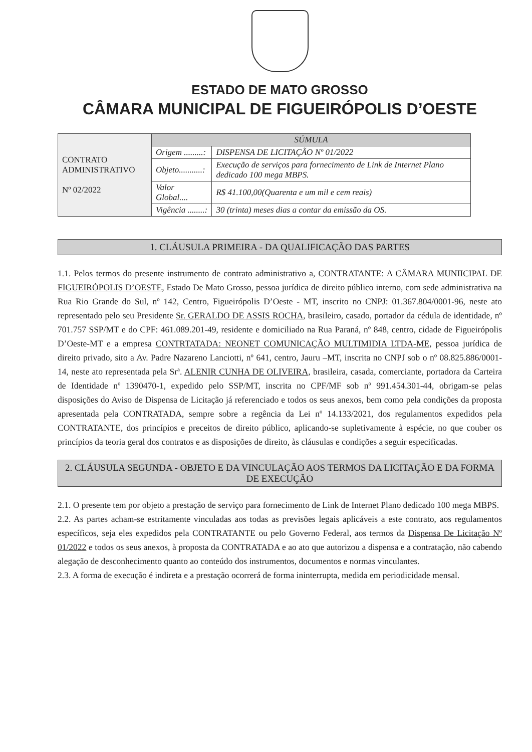ESTADO DE MATO GROSSO
CÂMARA MUNICIPAL DE FIGUEIRÓPOLIS D’OESTE
| CONTRATO ADMINISTRATIVO Nº 02/2022 | SÚMULA | |
| | Origem .........: | DISPENSA DE LICITAÇÃO Nº 01/2022 |
| | Objeto...........: | Execução de serviços para fornecimento de Link de Internet Plano dedicado 100 mega MBPS. |
| | Valor Global.... | R$ 41.100,00(Quarenta e um mil e cem reais) |
| | Vigência ........: | 30 (trinta) meses dias a contar da emissão da OS. |
1. CLÁUSULA PRIMEIRA - DA QUALIFICAÇÃO DAS PARTES
1.1. Pelos termos do presente instrumento de contrato administrativo a, CONTRATANTE: A CÂMARA MUNIICIPAL DE FIGUEIRÓPOLIS D’OESTE, Estado De Mato Grosso, pessoa jurídica de direito público interno, com sede administrativa na Rua Rio Grande do Sul, nº 142, Centro, Figueirópolis D’Oeste - MT, inscrito no CNPJ: 01.367.804/0001-96, neste ato representado pelo seu Presidente Sr. GERALDO DE ASSIS ROCHA, brasileiro, casado, portador da cédula de identidade, nº 701.757 SSP/MT e do CPF: 461.089.201-49, residente e domiciliado na Rua Paraná, nº 848, centro, cidade de Figueirópolis D’Oeste-MT e a empresa CONTRTATADA: NEONET COMUNICAÇÃO MULTIMIDIA LTDA-ME, pessoa jurídica de direito privado, sito a Av. Padre Nazareno Lanciotti, nº 641, centro, Jauru –MT, inscrita no CNPJ sob o nº 08.825.886/0001-14, neste ato representada pela Srª. ALENIR CUNHA DE OLIVEIRA, brasileira, casada, comerciante, portadora da Carteira de Identidade nº 1390470-1, expedido pelo SSP/MT, inscrita no CPF/MF sob nº 991.454.301-44, obrigam-se pelas disposições do Aviso de Dispensa de Licitação já referenciado e todos os seus anexos, bem como pela condições da proposta apresentada pela CONTRATADA, sempre sobre a regência da Lei nº 14.133/2021, dos regulamentos expedidos pela CONTRATANTE, dos princípios e preceitos de direito público, aplicando-se supletivamente à espécie, no que couber os princípios da teoria geral dos contratos e as disposições de direito, às cláusulas e condições a seguir especificadas.
2. CLÁUSULA SEGUNDA - OBJETO E DA VINCULAÇÃO AOS TERMOS DA LICITAÇÃO E DA FORMA DE EXECUÇÃO
2.1. O presente tem por objeto a prestação de serviço para fornecimento de Link de Internet Plano dedicado 100 mega MBPS.
2.2. As partes acham-se estritamente vinculadas aos todas as previsões legais aplicáveis a este contrato, aos regulamentos específicos, seja eles expedidos pela CONTRATANTE ou pelo Governo Federal, aos termos da Dispensa De Licitação Nº 01/2022 e todos os seus anexos, à proposta da CONTRATADA e ao ato que autorizou a dispensa e a contratação, não cabendo alegação de desconhecimento quanto ao conteúdo dos instrumentos, documentos e normas vinculantes.
2.3. A forma de execução é indireta e a prestação ocorrerá de forma ininterrupta, medida em periodicidade mensal.